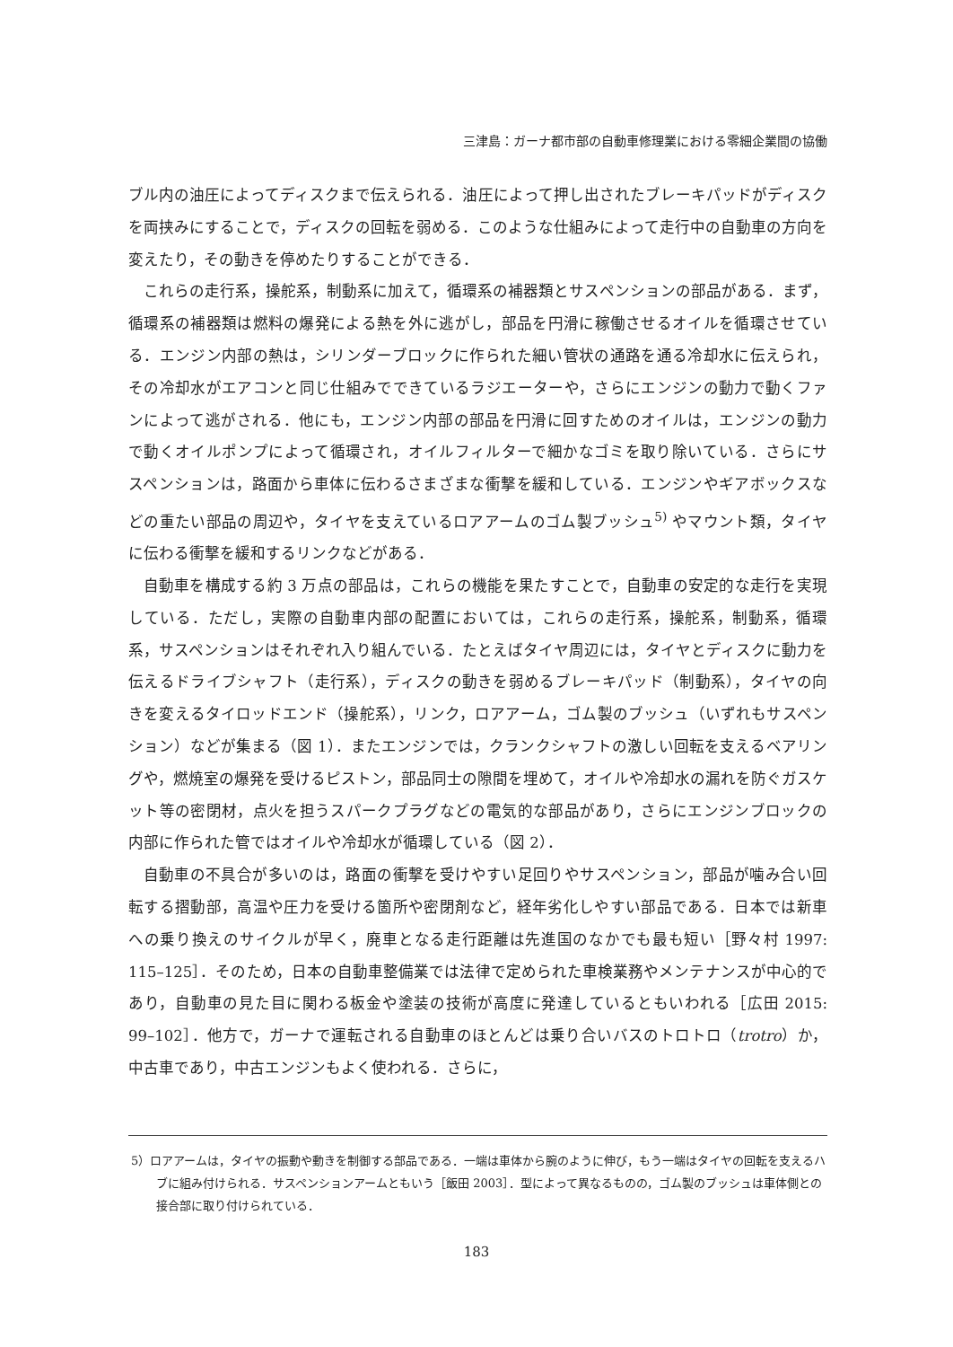三津島：ガーナ都市部の自動車修理業における零細企業間の協働
ブル内の油圧によってディスクまで伝えられる．油圧によって押し出されたブレーキパッドがディスクを両挟みにすることで，ディスクの回転を弱める．このような仕組みによって走行中の自動車の方向を変えたり，その動きを停めたりすることができる．
これらの走行系，操舵系，制動系に加えて，循環系の補器類とサスペンションの部品がある．まず，循環系の補器類は燃料の爆発による熱を外に逃がし，部品を円滑に稼働させるオイルを循環させている．エンジン内部の熱は，シリンダーブロックに作られた細い管状の通路を通る冷却水に伝えられ，その冷却水がエアコンと同じ仕組みでできているラジエーターや，さらにエンジンの動力で動くファンによって逃がされる．他にも，エンジン内部の部品を円滑に回すためのオイルは，エンジンの動力で動くオイルポンプによって循環され，オイルフィルターで細かなゴミを取り除いている．さらにサスペンションは，路面から車体に伝わるさまざまな衝撃を緩和している．エンジンやギアボックスなどの重たい部品の周辺や，タイヤを支えているロアアームのゴム製ブッシュ<sup>5)</sup> やマウント類，タイヤに伝わる衝撃を緩和するリンクなどがある．
自動車を構成する約 3 万点の部品は，これらの機能を果たすことで，自動車の安定的な走行を実現している．ただし，実際の自動車内部の配置においては，これらの走行系，操舵系，制動系，循環系，サスペンションはそれぞれ入り組んでいる．たとえばタイヤ周辺には，タイヤとディスクに動力を伝えるドライブシャフト（走行系），ディスクの動きを弱めるブレーキパッド（制動系），タイヤの向きを変えるタイロッドエンド（操舵系），リンク，ロアアーム，ゴム製のブッシュ（いずれもサスペンション）などが集まる（図 1）．またエンジンでは，クランクシャフトの激しい回転を支えるベアリングや，燃焼室の爆発を受けるピストン，部品同士の隙間を埋めて，オイルや冷却水の漏れを防ぐガスケット等の密閉材，点火を担うスパークプラグなどの電気的な部品があり，さらにエンジンブロックの内部に作られた管ではオイルや冷却水が循環している（図 2）．
自動車の不具合が多いのは，路面の衝撃を受けやすい足回りやサスペンション，部品が噛み合い回転する摺動部，高温や圧力を受ける箇所や密閉剤など，経年劣化しやすい部品である．日本では新車への乗り換えのサイクルが早く，廃車となる走行距離は先進国のなかでも最も短い［野々村 1997: 115–125］．そのため，日本の自動車整備業では法律で定められた車検業務やメンテナンスが中心的であり，自動車の見た目に関わる板金や塗装の技術が高度に発達しているともいわれる［広田 2015: 99–102］．他方で，ガーナで運転される自動車のほとんどは乗り合いバスのトロトロ（trotro）か，中古車であり，中古エンジンもよく使われる．さらに，
5）ロアアームは，タイヤの振動や動きを制御する部品である．一端は車体から腕のように伸び，もう一端はタイヤの回転を支えるハブに組み付けられる．サスペンションアームともいう［飯田 2003］．型によって異なるものの，ゴム製のブッシュは車体側との接合部に取り付けられている．
183